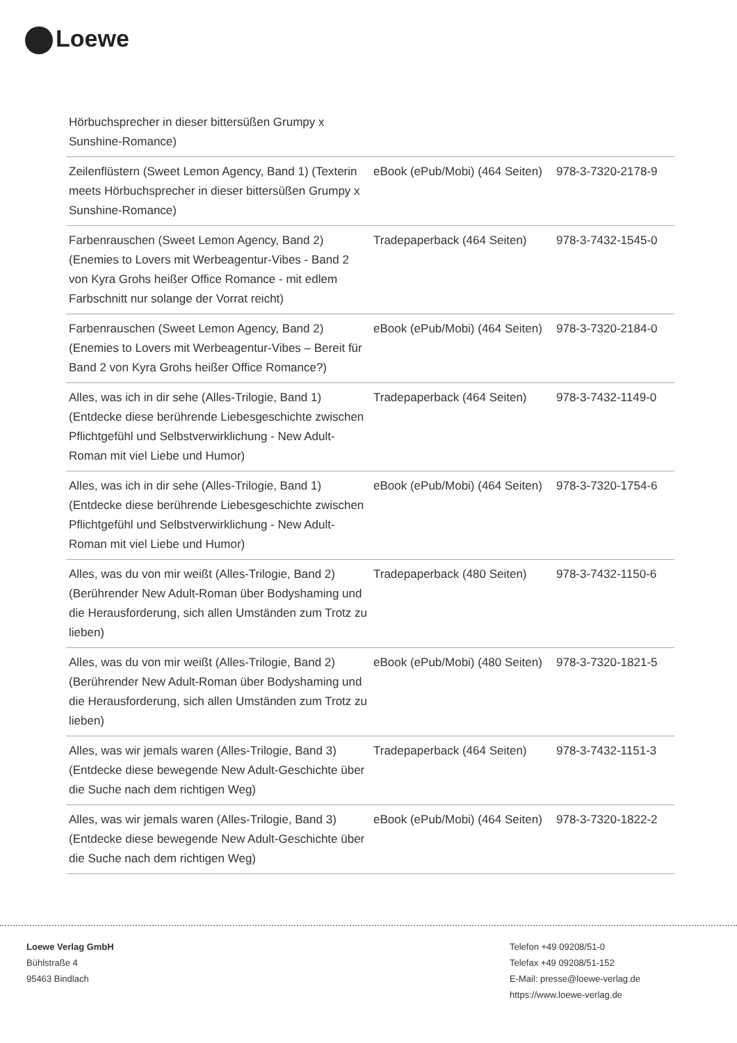Loewe
| Hörbuchsprecher in dieser bittersüßen Grumpy x Sunshine-Romance) | | |
| Zeilenflüstern (Sweet Lemon Agency, Band 1) (Texterin meets Hörbuchsprecher in dieser bittersüßen Grumpy x Sunshine-Romance) | eBook (ePub/Mobi) (464 Seiten) | 978-3-7320-2178-9 |
| Farbenrauschen (Sweet Lemon Agency, Band 2) (Enemies to Lovers mit Werbeagentur-Vibes - Band 2 von Kyra Grohs heißer Office Romance - mit edlem Farbschnitt nur solange der Vorrat reicht) | Tradepaperback (464 Seiten) | 978-3-7432-1545-0 |
| Farbenrauschen (Sweet Lemon Agency, Band 2) (Enemies to Lovers mit Werbeagentur-Vibes – Bereit für Band 2 von Kyra Grohs heißer Office Romance?) | eBook (ePub/Mobi) (464 Seiten) | 978-3-7320-2184-0 |
| Alles, was ich in dir sehe (Alles-Trilogie, Band 1) (Entdecke diese berührende Liebesgeschichte zwischen Pflichtgefühl und Selbstverwirklichung - New Adult-Roman mit viel Liebe und Humor) | Tradepaperback (464 Seiten) | 978-3-7432-1149-0 |
| Alles, was ich in dir sehe (Alles-Trilogie, Band 1) (Entdecke diese berührende Liebesgeschichte zwischen Pflichtgefühl und Selbstverwirklichung - New Adult-Roman mit viel Liebe und Humor) | eBook (ePub/Mobi) (464 Seiten) | 978-3-7320-1754-6 |
| Alles, was du von mir weißt (Alles-Trilogie, Band 2) (Berührender New Adult-Roman über Bodyshaming und die Herausforderung, sich allen Umständen zum Trotz zu lieben) | Tradepaperback (480 Seiten) | 978-3-7432-1150-6 |
| Alles, was du von mir weißt (Alles-Trilogie, Band 2) (Berührender New Adult-Roman über Bodyshaming und die Herausforderung, sich allen Umständen zum Trotz zu lieben) | eBook (ePub/Mobi) (480 Seiten) | 978-3-7320-1821-5 |
| Alles, was wir jemals waren (Alles-Trilogie, Band 3) (Entdecke diese bewegende New Adult-Geschichte über die Suche nach dem richtigen Weg) | Tradepaperback (464 Seiten) | 978-3-7432-1151-3 |
| Alles, was wir jemals waren (Alles-Trilogie, Band 3) (Entdecke diese bewegende New Adult-Geschichte über die Suche nach dem richtigen Weg) | eBook (ePub/Mobi) (464 Seiten) | 978-3-7320-1822-2 |
Loewe Verlag GmbH
Bühlstraße 4
95463 Bindlach
Telefon +49 09208/51-0
Telefax +49 09208/51-152
E-Mail: presse@loewe-verlag.de
https://www.loewe-verlag.de